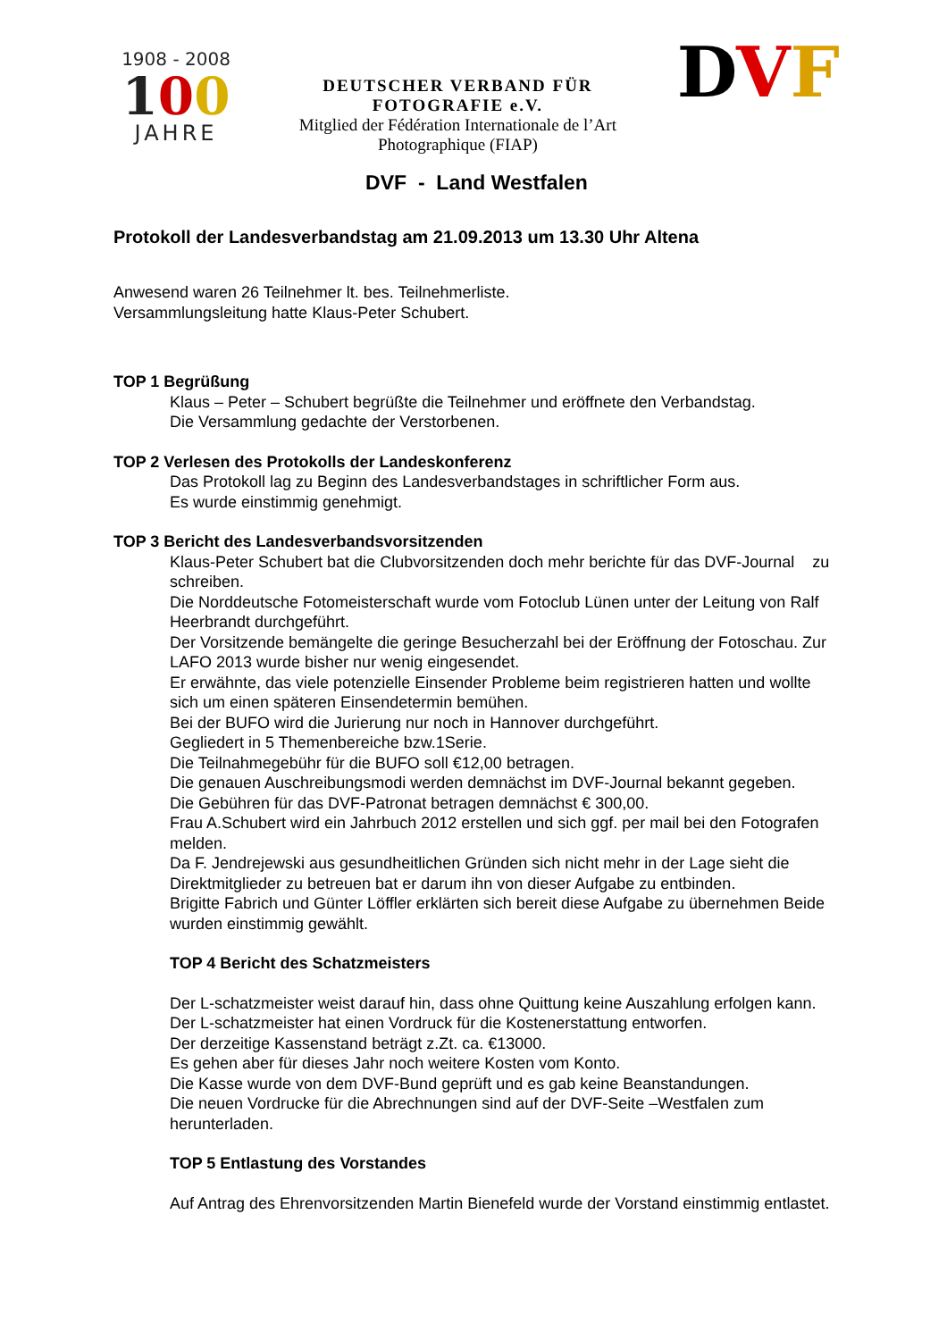1908 - 2008
100
JAHRE
DEUTSCHER VERBAND FÜR
FOTOGRAFIE e.V.
Mitglied der Fédération Internationale de l’Art
Photographique (FIAP)
DVF
DVF - Land Westfalen
Protokoll der Landesverbandstag am 21.09.2013 um 13.30 Uhr Altena
Anwesend waren 26 Teilnehmer lt. bes. Teilnehmerliste.
Versammlungsleitung hatte Klaus-Peter Schubert.
TOP 1 Begrüßung
Klaus – Peter – Schubert begrüßte die Teilnehmer und eröffnete den Verbandstag.
Die Versammlung gedachte der Verstorbenen.
TOP 2 Verlesen des Protokolls der Landeskonferenz
Das Protokoll lag zu Beginn des Landesverbandstages in schriftlicher Form aus.
Es wurde einstimmig genehmigt.
TOP 3 Bericht des Landesverbandsvorsitzenden
Klaus-Peter Schubert bat die Clubvorsitzenden doch mehr berichte für das DVF-Journal zu schreiben.
Die Norddeutsche Fotomeisterschaft wurde vom Fotoclub Lünen unter der Leitung von Ralf Heerbrandt durchgeführt.
Der Vorsitzende bemängelte die geringe Besucherzahl bei der Eröffnung der Fotoschau. Zur LAFO 2013 wurde bisher nur wenig eingesendet.
Er erwähnte, das viele potenzielle Einsender Probleme beim registrieren hatten und wollte sich um einen späteren Einsendetermin bemühen.
Bei der BUFO wird die Jurierung nur noch in Hannover durchgeführt.
Gegliedert in 5 Themenbereiche bzw.1Serie.
Die Teilnahmegebühr für die BUFO soll €12,00 betragen.
Die genauen Auschreibungsmodi werden demnächst im DVF-Journal bekannt gegeben.
Die Gebühren für das DVF-Patronat betragen demnächst € 300,00.
Frau A.Schubert wird ein Jahrbuch 2012 erstellen und sich ggf. per mail bei den Fotografen melden.
Da F. Jendrejewski aus gesundheitlichen Gründen sich nicht mehr in der Lage sieht die Direktmitglieder zu betreuen bat er darum ihn von dieser Aufgabe zu entbinden.
Brigitte Fabrich und Günter Löffler erklärten sich bereit diese Aufgabe zu übernehmen Beide wurden einstimmig gewählt.
TOP 4 Bericht des Schatzmeisters
Der L-schatzmeister weist darauf hin, dass ohne Quittung keine Auszahlung erfolgen kann.
Der L-schatzmeister hat einen Vordruck für die Kostenerstattung entworfen.
Der derzeitige Kassenstand beträgt z.Zt. ca. €13000.
Es gehen aber für dieses Jahr noch weitere Kosten vom Konto.
Die Kasse wurde von dem DVF-Bund geprüft und es gab keine Beanstandungen.
Die neuen Vordrucke für die Abrechnungen sind auf der DVF-Seite –Westfalen zum herunterladen.
TOP 5 Entlastung des Vorstandes
Auf Antrag des Ehrenvorsitzenden Martin Bienefeld wurde der Vorstand einstimmig entlastet.